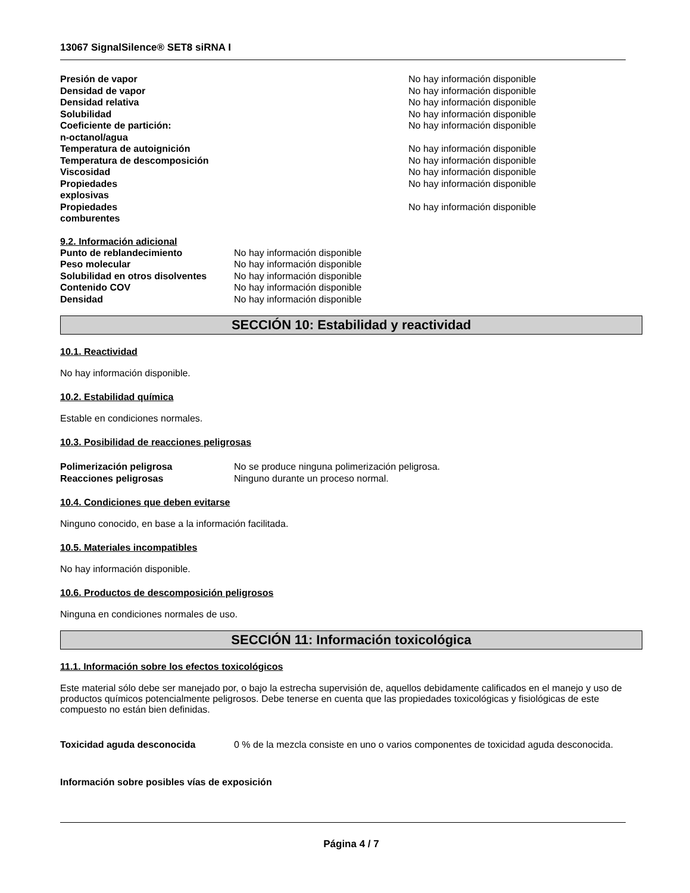13067 SignalSilence® SET8 siRNA I
| Presión de vapor | No hay información disponible |
| Densidad de vapor | No hay información disponible |
| Densidad relativa | No hay información disponible |
| Solubilidad | No hay información disponible |
| Coeficiente de partición: n-octanol/agua | No hay información disponible |
| Temperatura de autoignición | No hay información disponible |
| Temperatura de descomposición | No hay información disponible |
| Viscosidad | No hay información disponible |
| Propiedades explosivas | No hay información disponible |
| Propiedades comburentes | No hay información disponible |
9.2. Información adicional
| Punto de reblandecimiento | No hay información disponible |
| Peso molecular | No hay información disponible |
| Solubilidad en otros disolventes | No hay información disponible |
| Contenido COV | No hay información disponible |
| Densidad | No hay información disponible |
SECCIÓN 10: Estabilidad y reactividad
10.1. Reactividad
No hay información disponible.
10.2. Estabilidad química
Estable en condiciones normales.
10.3. Posibilidad de reacciones peligrosas
| Polimerización peligrosa | No se produce ninguna polimerización peligrosa. |
| Reacciones peligrosas | Ninguno durante un proceso normal. |
10.4. Condiciones que deben evitarse
Ninguno conocido, en base a la información facilitada.
10.5. Materiales incompatibles
No hay información disponible.
10.6. Productos de descomposición peligrosos
Ninguna en condiciones normales de uso.
SECCIÓN 11: Información toxicológica
11.1. Información sobre los efectos toxicológicos
Este material sólo debe ser manejado por, o bajo la estrecha supervisión de, aquellos debidamente calificados en el manejo y uso de productos químicos potencialmente peligrosos. Debe tenerse en cuenta que las propiedades toxicológicas y fisiológicas de este compuesto no están bien definidas.
| Toxicidad aguda desconocida | 0 % de la mezcla consiste en uno o varios componentes de toxicidad aguda desconocida. |
Información sobre posibles vías de exposición
Página 4 / 7